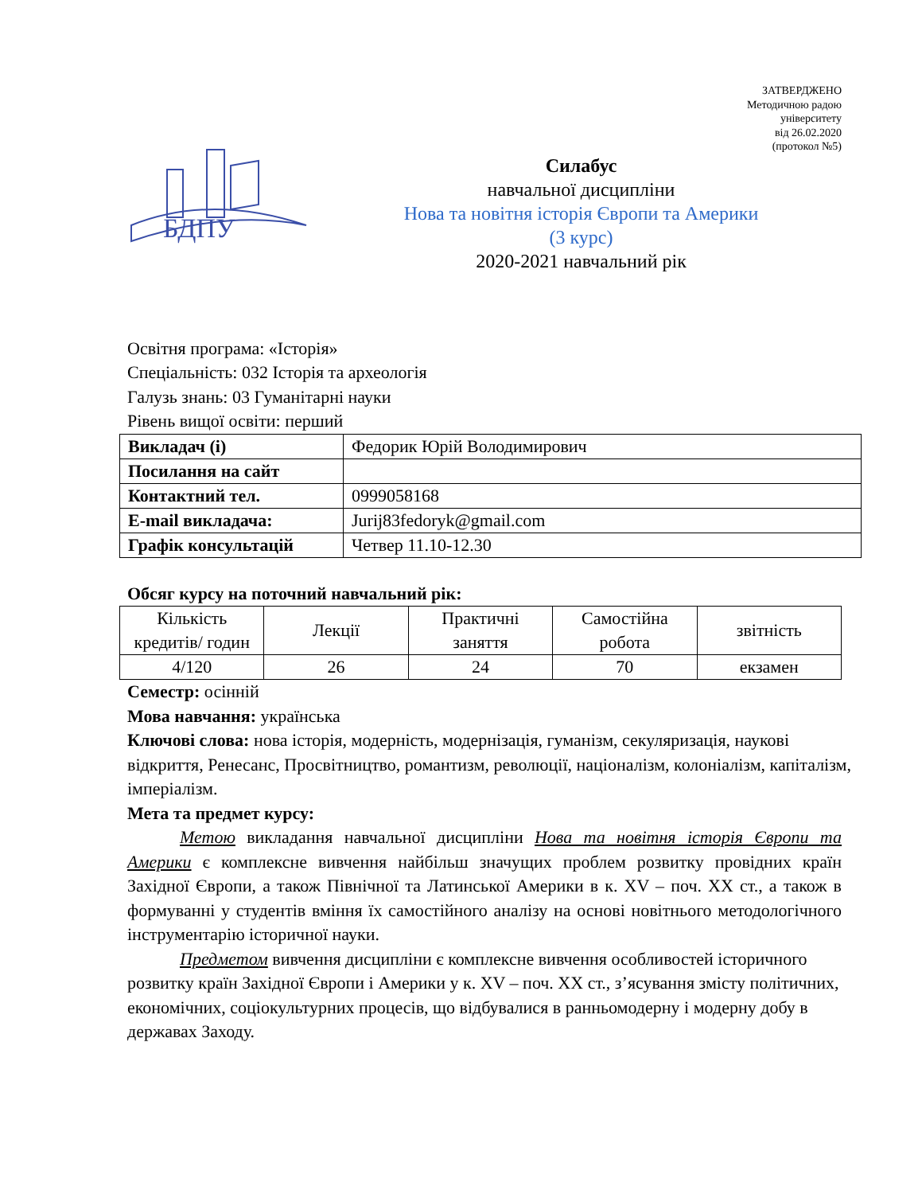ЗАТВЕРДЖЕНО
Методичною радою
університету
від 26.02.2020
(протокол №5)
БДПУ
Силабус
навчальної дисципліни
Нова та новітня історія Європи та Америки
(3 курс)
2020-2021 навчальний рік
Освітня програма: «Історія»
Спеціальність: 032 Історія та археологія
Галузь знань: 03 Гуманітарні науки
Рівень вищої освіти: перший
| Викладач (і) | Федорик Юрій Володимирович |
| Посилання на сайт | |
| Контактний тел. | 0999058168 |
| E-mail викладача: | Jurij83fedoryk@gmail.com |
| Графік консультацій | Четвер 11.10-12.30 |
Обсяг курсу на поточний навчальний рік:
| Кількість кредитів/ годин | Лекції | Практичні заняття | Самостійна робота | звітність |
| 4/120 | 26 | 24 | 70 | екзамен |
Семестр: осінній
Мова навчання: українська
Ключові слова: нова історія, модерність, модернізація, гуманізм, секуляризація, наукові відкриття, Ренесанс, Просвітництво, романтизм, революції, націоналізм, колоніалізм, капіталізм, імперіалізм.
Мета та предмет курсу:
Метою викладання навчальної дисципліни Нова та новітня історія Європи та Америки є комплексне вивчення найбільш значущих проблем розвитку провідних країн Західної Європи, а також Північної та Латинської Америки в к. XV – поч. XX ст., а також в формуванні у студентів вміння їх самостійного аналізу на основі новітнього методологічного інструментарію історичної науки.
Предметом вивчення дисципліни є комплексне вивчення особливостей історичного розвитку країн Західної Європи і Америки у к. XV – поч. XX ст., з’ясування змісту політичних, економічних, соціокультурних процесів, що відбувалися в ранньомодерну і модерну добу в державах Заходу.